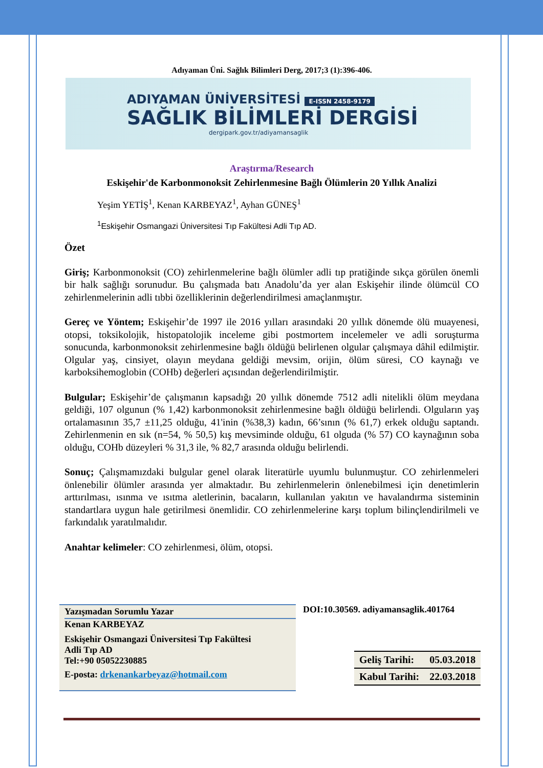Adıyaman Üni. Sağlık Bilimleri Derg, 2017;3 (1):396-406.
ADIYAMAN ÜNİVERSİTESİ E-ISSN 2458-9179
SAĞLIK BİLİMLERİ DERGİSİ
dergipark.gov.tr/adiyamansaglik
Araştırma/Research
Eskişehir'de Karbonmonoksit Zehirlenmesine Bağlı Ölümlerin 20 Yıllık Analizi
Yeşim YETİŞ<sup>1</sup>, Kenan KARBEYAZ<sup>1</sup>, Ayhan GÜNEŞ<sup>1</sup>
<sup>1</sup> Eskişehir Osmangazi Üniversitesi Tıp Fakültesi Adli Tıp AD.
Özet
Giriş; Karbonmonoksit (CO) zehirlenmelerine bağlı ölümler adli tıp pratiğinde sıkça görülen önemli bir halk sağlığı sorunudur. Bu çalışmada batı Anadolu’da yer alan Eskişehir ilinde ölümcül CO zehirlenmelerinin adli tıbbi özelliklerinin değerlendirilmesi amaçlanmıştır.
Gereç ve Yöntem; Eskişehir’de 1997 ile 2016 yılları arasındaki 20 yıllık dönemde ölü muayenesi, otopsi, toksikolojik, histopatolojik inceleme gibi postmortem incelemeler ve adli soruşturma sonucunda, karbonmonoksit zehirlenmesine bağlı öldüğü belirlenen olgular çalışmaya dâhil edilmiştir. Olgular yaş, cinsiyet, olayın meydana geldiği mevsim, orijin, ölüm süresi, CO kaynağı ve karboksihemoglobin (COHb) değerleri açısından değerlendirilmiştir.
Bulgular; Eskişehir’de çalışmanın kapsadığı 20 yıllık dönemde 7512 adli nitelikli ölüm meydana geldiği, 107 olgunun (% 1,42) karbonmonoksit zehirlenmesine bağlı öldüğü belirlendi. Olguların yaş ortalamasının 35,7 ±11,25 olduğu, 41'inin (%38,3) kadın, 66’sının (% 61,7) erkek olduğu saptandı. Zehirlenmenin en sık (n=54, % 50,5) kış mevsiminde olduğu, 61 olguda (% 57) CO kaynağının soba olduğu, COHb düzeyleri % 31,3 ile, % 82,7 arasında olduğu belirlendi.
Sonuç; Çalışmamızdaki bulgular genel olarak literatürle uyumlu bulunmuştur. CO zehirlenmeleri önlenebilir ölümler arasında yer almaktadır. Bu zehirlenmelerin önlenebilmesi için denetimlerin arttırılması, ısınma ve ısıtma aletlerinin, bacaların, kullanılan yakıtın ve havalandırma sisteminin standartlara uygun hale getirilmesi önemlidir. CO zehirlenmelerine karşı toplum bilinçlendirilmeli ve farkındalık yaratılmalıdır.
Anahtar kelimeler: CO zehirlenmesi, ölüm, otopsi.
Yazışmadan Sorumlu Yazar
Kenan KARBEYAZ
Eskişehir Osmangazi Üniversitesi Tıp Fakültesi
Adli Tıp AD
Tel:+90 05052230885
E-posta: drkenankarbeyaz@hotmail.com
DOI:10.30569. adiyamansaglik.401764
| Geliş Tarihi: | 05.03.2018 |
| Kabul Tarihi: | 22.03.2018 |